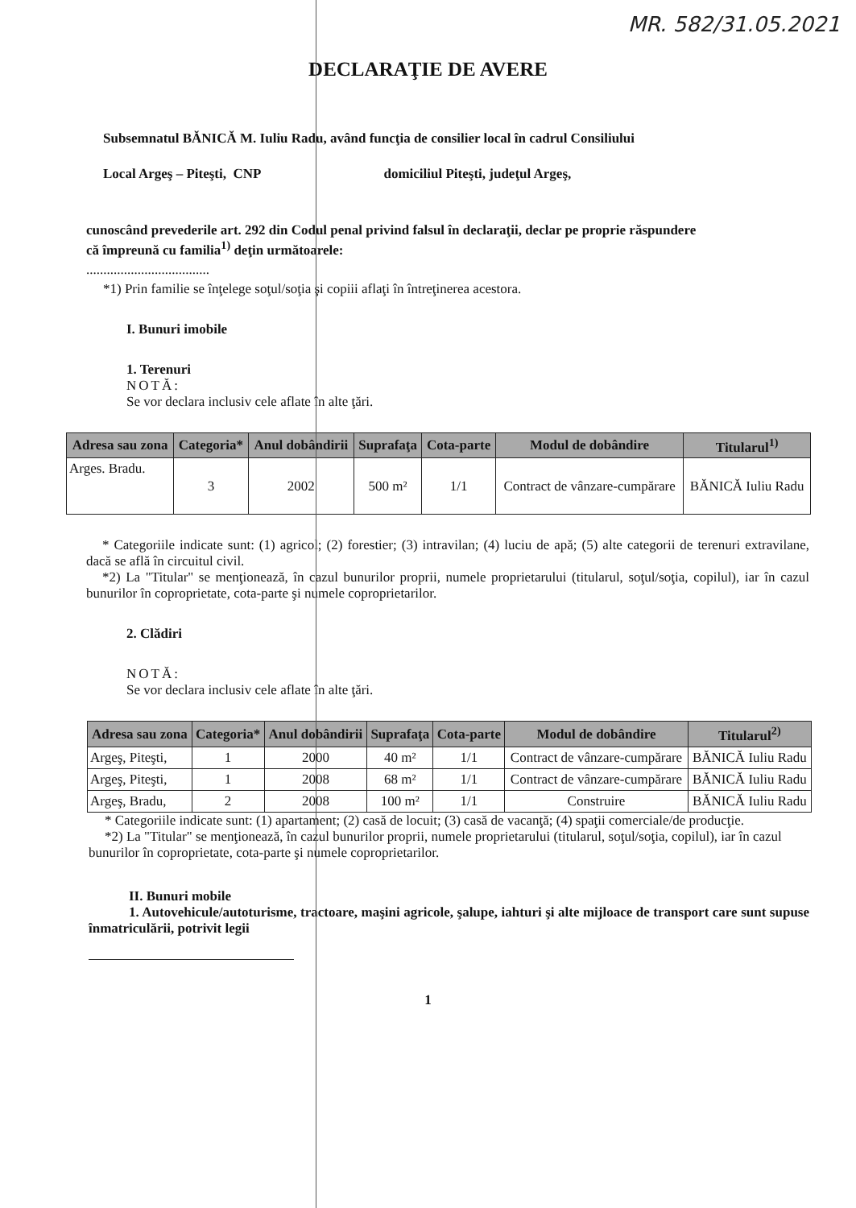MR. 582/31.05.2021
DECLARAŢIE DE AVERE
Subsemnatul BĂNICĂ M. Iuliu Radu, având funcţia de consilier local în cadrul Consiliului
Local Argeş – Piteşti, CNP domiciliul Piteşti, judeţul Argeş,
cunoscând prevederile art. 292 din Codul penal privind falsul în declaraţii, declar pe proprie răspundere
că împreună cu familia<sup>1)</sup> deţin următoarele:
....................................
*1) Prin familie se înţelege soţul/soţia şi copiii aflaţi în întreţinerea acestora.
I. Bunuri imobile
1. Terenuri
NOTĂ:
Se vor declara inclusiv cele aflate în alte ţări.
| Adresa sau zona | Categoria* | Anul dobândirii | Suprafaţa | Cota-parte | Modul de dobândire | Titularul<sup>1)</sup> |
| --- | --- | --- | --- | --- | --- | --- |
| Arges. Bradu. | 3 | 2002 | 500 m² | 1/1 | Contract de vânzare-cumpărare | BĂNICĂ Iuliu Radu |
* Categoriile indicate sunt: (1) agricol; (2) forestier; (3) intravilan; (4) luciu de apă; (5) alte categorii de terenuri extravilane, dacă se află în circuitul civil.
*2) La "Titular" se menţionează, în cazul bunurilor proprii, numele proprietarului (titularul, soţul/soţia, copilul), iar în cazul bunurilor în coproprietate, cota-parte şi numele coproprietarilor.
2. Clădiri
NOTĂ:
Se vor declara inclusiv cele aflate în alte ţări.
| Adresa sau zona | Categoria* | Anul dobândirii | Suprafaţa | Cota-parte | Modul de dobândire | Titularul<sup>2)</sup> |
| --- | --- | --- | --- | --- | --- | --- |
| Argeş, Piteşti, | 1 | 2000 | 40 m² | 1/1 | Contract de vânzare-cumpărare | BĂNICĂ Iuliu Radu |
| Argeş, Piteşti, | 1 | 2008 | 68 m² | 1/1 | Contract de vânzare-cumpărare | BĂNICĂ Iuliu Radu |
| Argeş, Bradu, | 2 | 2008 | 100 m² | 1/1 | Construire | BĂNICĂ Iuliu Radu |
* Categoriile indicate sunt: (1) apartament; (2) casă de locuit; (3) casă de vacanţă; (4) spaţii comerciale/de producţie.
*2) La "Titular" se menţionează, în cazul bunurilor proprii, numele proprietarului (titularul, soţul/soţia, copilul), iar în cazul bunurilor în coproprietate, cota-parte şi numele coproprietarilor.
II. Bunuri mobile
1. Autovehicule/autoturisme, tractoare, maşini agricole, şalupe, iahturi şi alte mijloace de transport care sunt supuse înmatriculării, potrivit legii
1